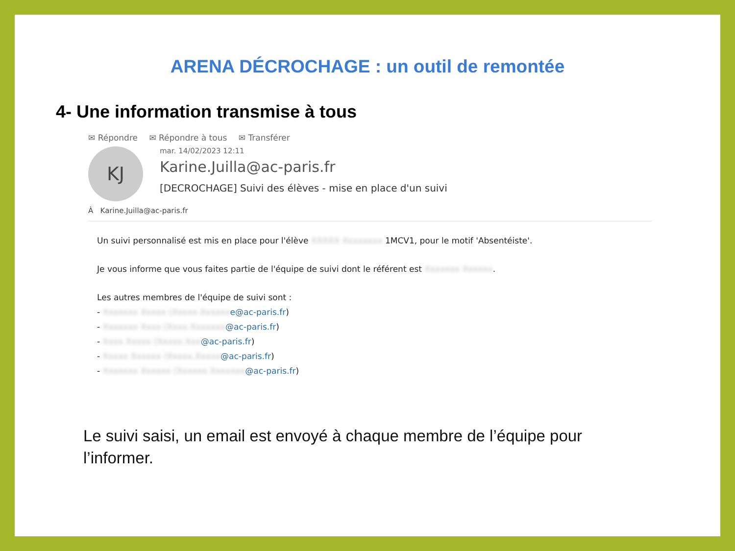ARENA DÉCROCHAGE : un outil de remontée
4- Une information transmise à tous
✉ Répondre ✉ Répondre à tous ✉ Transférer
KJ
mar. 14/02/2023 12:11
Karine.Juilla@ac-paris.fr
[DECROCHAGE] Suivi des élèves - mise en place d'un suivi
À Karine.Juilla@ac-paris.fr
Un suivi personnalisé est mis en place pour l'élève XXXXX Xxxxxxxx 1MCV1, pour le motif 'Absentéiste'.
Je vous informe que vous faites partie de l'équipe de suivi dont le référent est Xxxxxxx Xxxxxx.
Les autres membres de l'équipe de suivi sont :
- Xxxxxxx Xxxxx (Xxxxx.Xxxxxx e@ac-paris.fr)
- Xxxxxxx Xxxx (Xxxx.Xxxxxxx@ac-paris.fr)
- Xxxx Xxxxx (Xxxxx.Xxx@ac-paris.fr)
- Xxxxx Xxxxxx (Xxxxx.Xxxxx@ac-paris.fr)
- Xxxxxxx Xxxxxx (Xxxxxx.Xxxxxxx@ac-paris.fr)
Le suivi saisi, un email est envoyé à chaque membre de l’équipe pour l’informer.